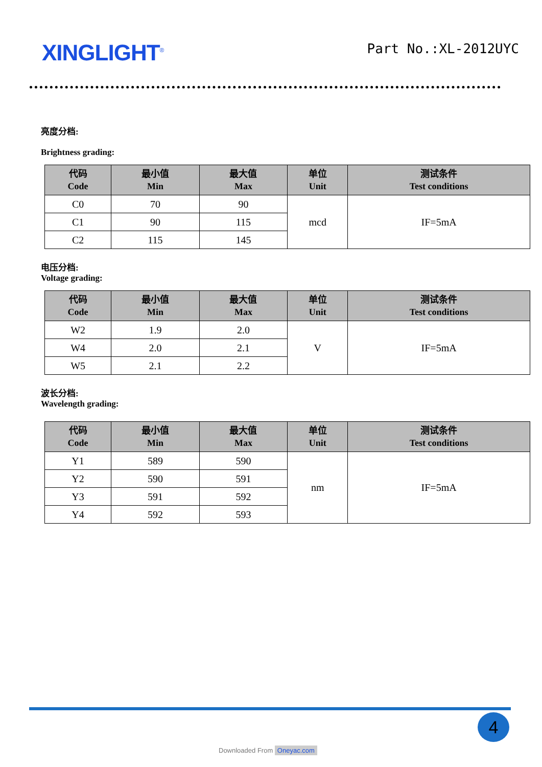XINGLIGHT<sup>®</sup>
Part No.:XL-2012UYC
亮度分档:
Brightness grading:
| 代码 Code | 最小值 Min | 最大值 Max | 单位 Unit | 测试条件 Test conditions |
| --- | --- | --- | --- | --- |
| C0 | 70 | 90 | mcd | IF=5mA |
| C1 | 90 | 115 | | |
| C2 | 115 | 145 | | |
电压分档:
Voltage grading:
| 代码 Code | 最小值 Min | 最大值 Max | 单位 Unit | 测试条件 Test conditions |
| --- | --- | --- | --- | --- |
| W2 | 1.9 | 2.0 | V | IF=5mA |
| W4 | 2.0 | 2.1 | | |
| W5 | 2.1 | 2.2 | | |
波长分档:
Wavelength grading:
| 代码 Code | 最小值 Min | 最大值 Max | 单位 Unit | 测试条件 Test conditions |
| --- | --- | --- | --- | --- |
| Y1 | 589 | 590 | nm | IF=5mA |
| Y2 | 590 | 591 | | |
| Y3 | 591 | 592 | | |
| Y4 | 592 | 593 | | |
4
Downloaded From Oneyac.com